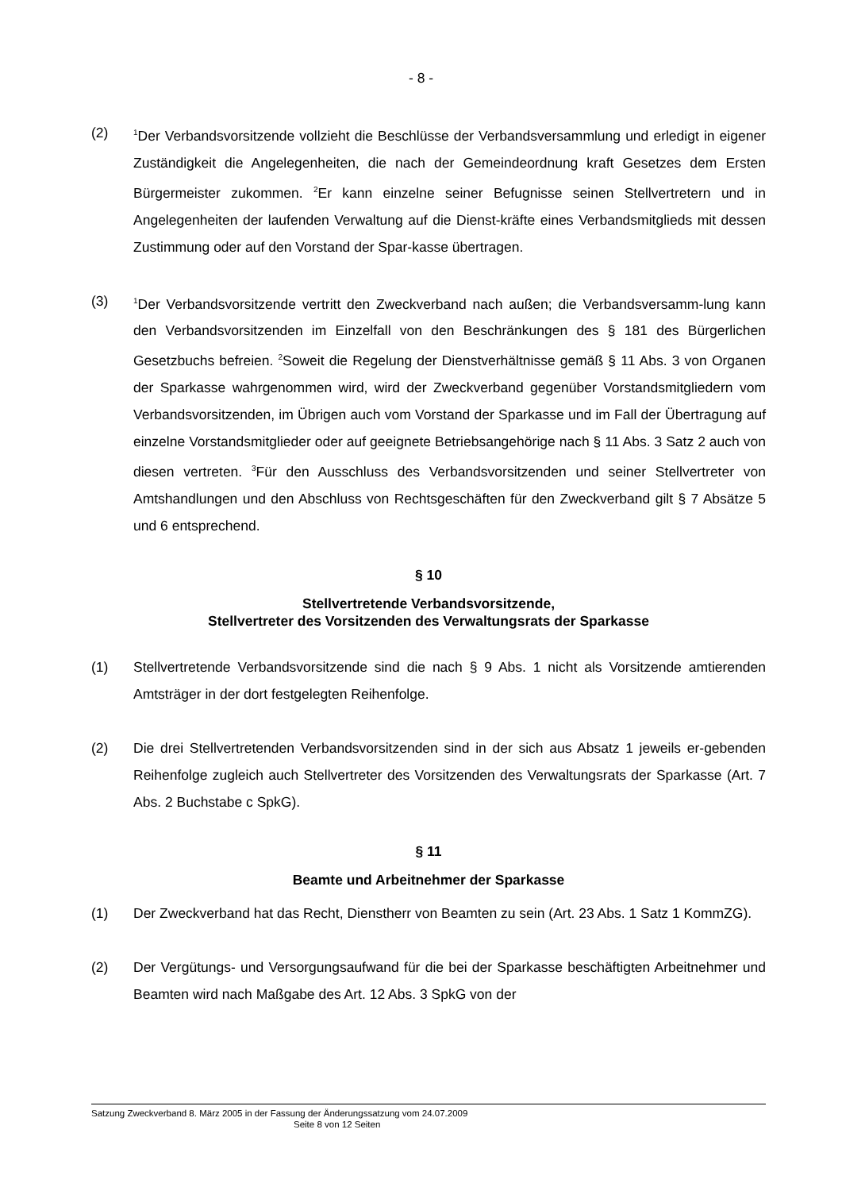- 8 -
(2)
<sup>1</sup> Der Verbandsvorsitzende vollzieht die Beschlüsse der Verbandsversammlung und erledigt in eigener Zuständigkeit die Angelegenheiten, die nach der Gemeindeordnung kraft Gesetzes dem Ersten Bürgermeister zukommen. <sup>2</sup>Er kann einzelne seiner Befugnisse seinen Stellvertretern und in Angelegenheiten der laufenden Verwaltung auf die Dienst-kräfte eines Verbandsmitglieds mit dessen Zustimmung oder auf den Vorstand der Spar-kasse übertragen.
(3)
<sup>1</sup> Der Verbandsvorsitzende vertritt den Zweckverband nach außen; die Verbandsversamm-lung kann den Verbandsvorsitzenden im Einzelfall von den Beschränkungen des § 181 des Bürgerlichen Gesetzbuchs befreien. <sup>2</sup>Soweit die Regelung der Dienstverhältnisse gemäß § 11 Abs. 3 von Organen der Sparkasse wahrgenommen wird, wird der Zweckverband gegenüber Vorstandsmitgliedern vom Verbandsvorsitzenden, im Übrigen auch vom Vorstand der Sparkasse und im Fall der Übertragung auf einzelne Vorstandsmitglieder oder auf geeignete Betriebsangehörige nach § 11 Abs. 3 Satz 2 auch von diesen vertreten. <sup>3</sup>Für den Ausschluss des Verbandsvorsitzenden und seiner Stellvertreter von Amtshandlungen und den Abschluss von Rechtsgeschäften für den Zweckverband gilt § 7 Absätze 5 und 6 entsprechend.
§ 10
Stellvertretende Verbandsvorsitzende,
Stellvertreter des Vorsitzenden des Verwaltungsrats der Sparkasse
(1) Stellvertretende Verbandsvorsitzende sind die nach § 9 Abs. 1 nicht als Vorsitzende amtierenden Amtsträger in der dort festgelegten Reihenfolge.
(2) Die drei Stellvertretenden Verbandsvorsitzenden sind in der sich aus Absatz 1 jeweils er-gebenden Reihenfolge zugleich auch Stellvertreter des Vorsitzenden des Verwaltungsrats der Sparkasse (Art. 7 Abs. 2 Buchstabe c SpkG).
§ 11
Beamte und Arbeitnehmer der Sparkasse
(1) Der Zweckverband hat das Recht, Dienstherr von Beamten zu sein (Art. 23 Abs. 1 Satz 1 KommZG).
(2) Der Vergütungs- und Versorgungsaufwand für die bei der Sparkasse beschäftigten Arbeitnehmer und Beamten wird nach Maßgabe des Art. 12 Abs. 3 SpkG von der
Satzung Zweckverband 8. März 2005 in der Fassung der Änderungssatzung vom 24.07.2009
Seite 8 von 12 Seiten